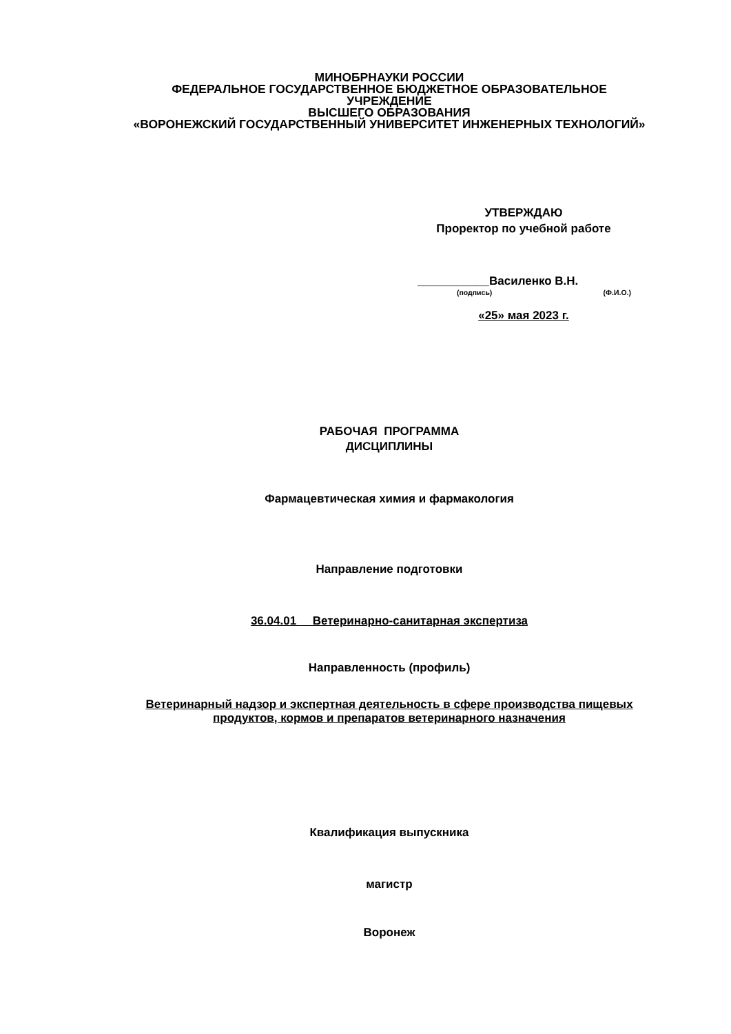МИНОБРНАУКИ РОССИИ
ФЕДЕРАЛЬНОЕ ГОСУДАРСТВЕННОЕ БЮДЖЕТНОЕ ОБРАЗОВАТЕЛЬНОЕ
УЧРЕЖДЕНИЕ
ВЫСШЕГО ОБРАЗОВАНИЯ
«ВОРОНЕЖСКИЙ ГОСУДАРСТВЕННЫЙ УНИВЕРСИТЕТ ИНЖЕНЕРНЫХ ТЕХНОЛОГИЙ»
УТВЕРЖДАЮ
Проректор по учебной работе
___________Василенко В.Н.
(подпись) (Ф.И.О.)
«25» мая 2023 г.
РАБОЧАЯ ПРОГРАММА
ДИСЦИПЛИНЫ
Фармацевтическая химия и фармакология
Направление подготовки
36.04.01 Ветеринарно-санитарная экспертиза
Направленность (профиль)
Ветеринарный надзор и экспертная деятельность в сфере производства пищевых
продуктов, кормов и препаратов ветеринарного назначения
Квалификация выпускника
магистр
Воронеж